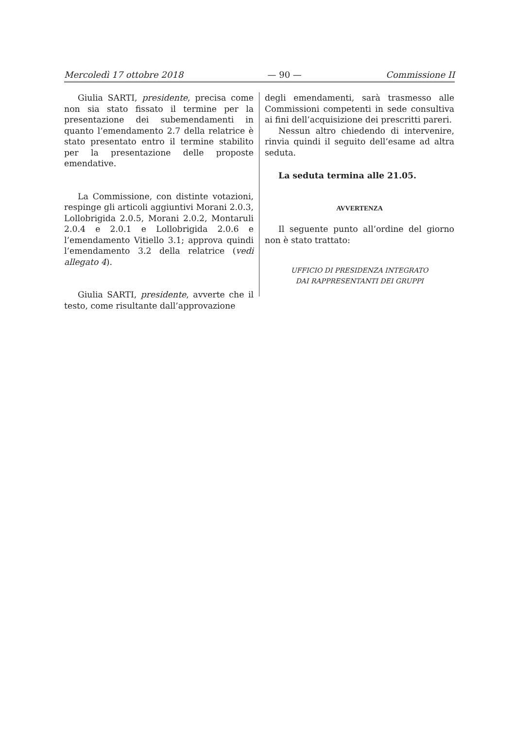Mercoledì 17 ottobre 2018 — 90 — Commissione II
Giulia SARTI, presidente, precisa come non sia stato fissato il termine per la presentazione dei subemendamenti in quanto l’emendamento 2.7 della relatrice è stato presentato entro il termine stabilito per la presentazione delle proposte emendative.
La Commissione, con distinte votazioni, respinge gli articoli aggiuntivi Morani 2.0.3, Lollobrigida 2.0.5, Morani 2.0.2, Montaruli 2.0.4 e 2.0.1 e Lollobrigida 2.0.6 e l’emendamento Vitiello 3.1; approva quindi l’emendamento 3.2 della relatrice (vedi allegato 4).
Giulia SARTI, presidente, avverte che il testo, come risultante dall’approvazione
degli emendamenti, sarà trasmesso alle Commissioni competenti in sede consultiva ai fini dell’acquisizione dei prescritti pareri.
Nessun altro chiedendo di intervenire, rinvia quindi il seguito dell’esame ad altra seduta.
La seduta termina alle 21.05.
AVVERTENZA
Il seguente punto all’ordine del giorno non è stato trattato:
UFFICIO DI PRESIDENZA INTEGRATO
DAI RAPPRESENTANTI DEI GRUPPI